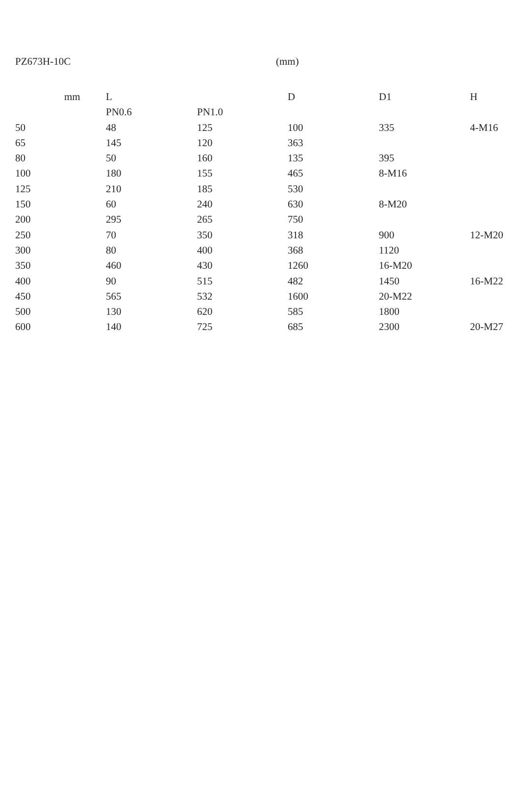PZ673H-10C (mm)
| mm | L | | D | D1 | H |
| --- | --- | --- | --- | --- | --- |
| | PN0.6 | PN1.0 | | | |
| 50 | 48 | 125 | 100 | 335 | 4-M16 |
| 65 | 145 | 120 | 363 | | |
| 80 | 50 | 160 | 135 | 395 | |
| 100 | 180 | 155 | 465 | 8-M16 | |
| 125 | 210 | 185 | 530 | | |
| 150 | 60 | 240 | 630 | 8-M20 | |
| 200 | 295 | 265 | 750 | | |
| 250 | 70 | 350 | 318 | 900 | 12-M20 |
| 300 | 80 | 400 | 368 | 1120 | |
| 350 | 460 | 430 | 1260 | 16-M20 | |
| 400 | 90 | 515 | 482 | 1450 | 16-M22 |
| 450 | 565 | 532 | 1600 | 20-M22 | |
| 500 | 130 | 620 | 585 | 1800 | |
| 600 | 140 | 725 | 685 | 2300 | 20-M27 |